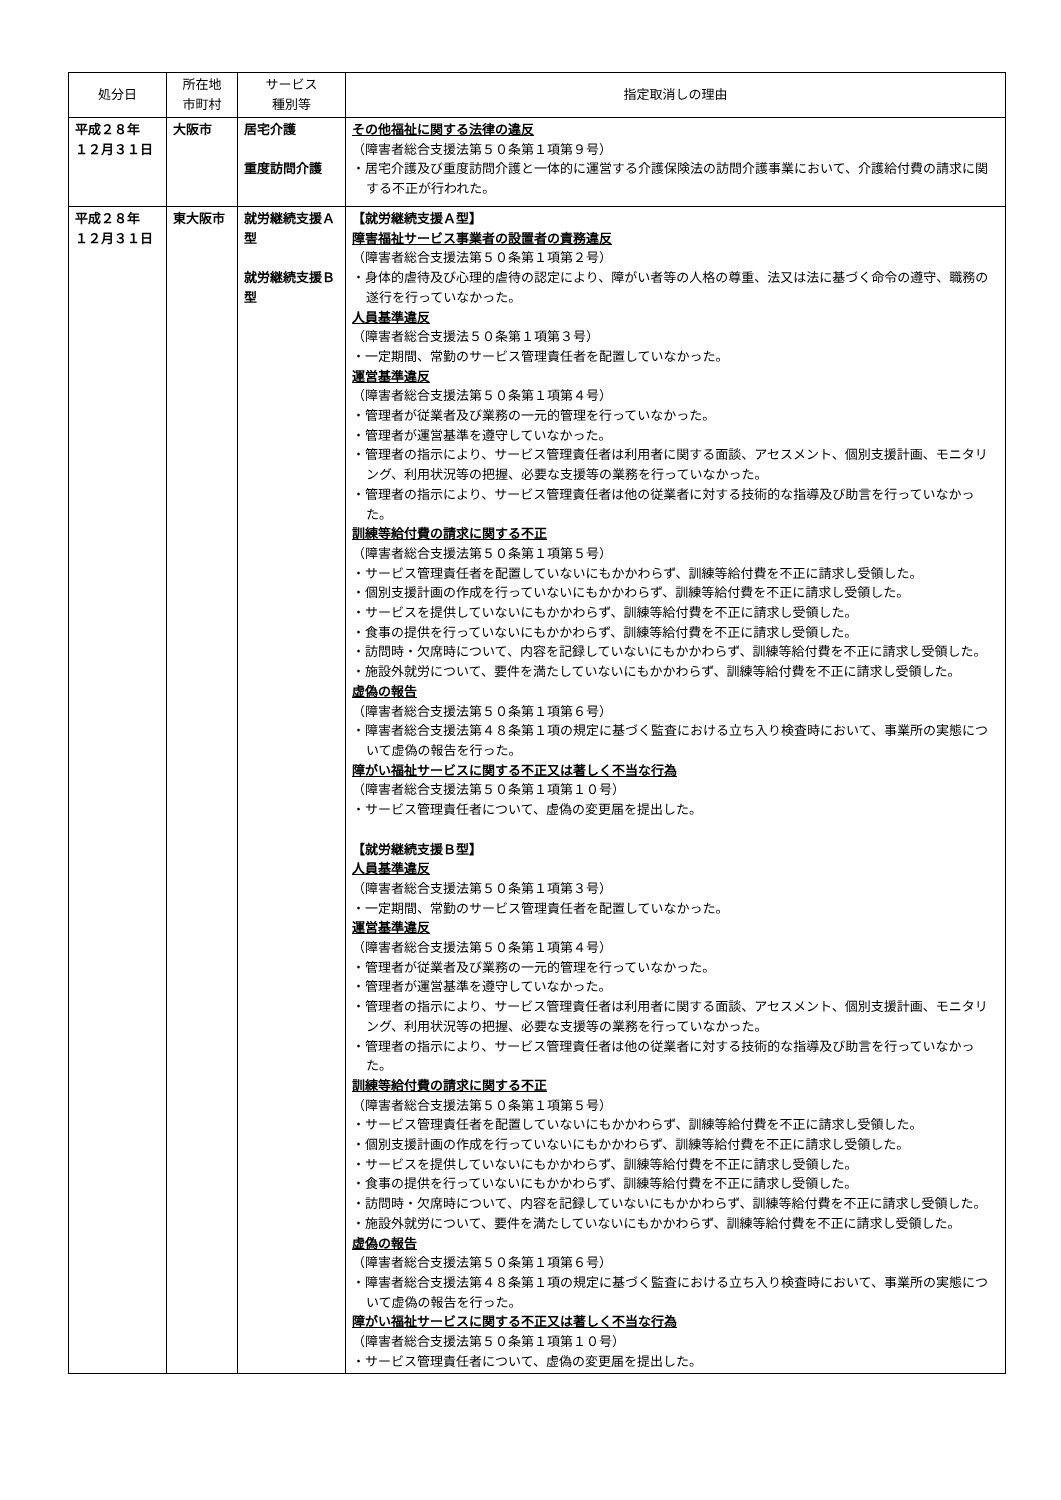| 処分日 | 所在地 市町村 | サービス 種別等 | 指定取消しの理由 |
| --- | --- | --- | --- |
| 平成２８年 １２月３１日 | 大阪市 | 居宅介護 重度訪問介護 | その他福祉に関する法律の違反 （障害者総合支援法第５０条第１項第９号） ・居宅介護及び重度訪問介護と一体的に運営する介護保険法の訪問介護事業において、介護給付費の請求に関する不正が行われた。 |
| 平成２８年 １２月３１日 | 東大阪市 | 就労継続支援Ａ型 就労継続支援Ｂ型 | 【就労継続支援Ａ型】 障害福祉サービス事業者の設置者の責務違反 （障害者総合支援法第５０条第１項第２号） ・身体的虐待及び心理的虐待の認定により、障がい者等の人格の尊重、法又は法に基づく命令の遵守、職務の遂行を行っていなかった。 人員基準違反 （障害者総合支援法５０条第１項第３号） ・一定期間、常勤のサービス管理責任者を配置していなかった。 運営基準違反 （障害者総合支援法第５０条第１項第４号） ・管理者が従業者及び業務の一元的管理を行っていなかった。 ・管理者が運営基準を遵守していなかった。 ・管理者の指示により、サービス管理責任者は利用者に関する面談、アセスメント、個別支援計画、モニタリング、利用状況等の把握、必要な支援等の業務を行っていなかった。 ・管理者の指示により、サービス管理責任者は他の従業者に対する技術的な指導及び助言を行っていなかった。 訓練等給付費の請求に関する不正 （障害者総合支援法第５０条第１項第５号） ・サービス管理責任者を配置していないにもかかわらず、訓練等給付費を不正に請求し受領した。 ・個別支援計画の作成を行っていないにもかかわらず、訓練等給付費を不正に請求し受領した。 ・サービスを提供していないにもかかわらず、訓練等給付費を不正に請求し受領した。 ・食事の提供を行っていないにもかかわらず、訓練等給付費を不正に請求し受領した。 ・訪問時・欠席時について、内容を記録していないにもかかわらず、訓練等給付費を不正に請求し受領した。 ・施設外就労について、要件を満たしていないにもかかわらず、訓練等給付費を不正に請求し受領した。 虚偽の報告 （障害者総合支援法第５０条第１項第６号） ・障害者総合支援法第４８条第１項の規定に基づく監査における立ち入り検査時において、事業所の実態について虚偽の報告を行った。 障がい福祉サービスに関する不正又は著しく不当な行為 （障害者総合支援法第５０条第１項第１０号） ・サービス管理責任者について、虚偽の変更届を提出した。 【就労継続支援Ｂ型】 人員基準違反 （障害者総合支援法第５０条第１項第３号） ・一定期間、常勤のサービス管理責任者を配置していなかった。 運営基準違反 （障害者総合支援法第５０条第１項第４号） ・管理者が従業者及び業務の一元的管理を行っていなかった。 ・管理者が運営基準を遵守していなかった。 ・管理者の指示により、サービス管理責任者は利用者に関する面談、アセスメント、個別支援計画、モニタリング、利用状況等の把握、必要な支援等の業務を行っていなかった。 ・管理者の指示により、サービス管理責任者は他の従業者に対する技術的な指導及び助言を行っていなかった。 訓練等給付費の請求に関する不正 （障害者総合支援法第５０条第１項第５号） ・サービス管理責任者を配置していないにもかかわらず、訓練等給付費を不正に請求し受領した。 ・個別支援計画の作成を行っていないにもかかわらず、訓練等給付費を不正に請求し受領した。 ・サービスを提供していないにもかかわらず、訓練等給付費を不正に請求し受領した。 ・食事の提供を行っていないにもかかわらず、訓練等給付費を不正に請求し受領した。 ・訪問時・欠席時について、内容を記録していないにもかかわらず、訓練等給付費を不正に請求し受領した。 ・施設外就労について、要件を満たしていないにもかかわらず、訓練等給付費を不正に請求し受領した。 虚偽の報告 （障害者総合支援法第５０条第１項第６号） ・障害者総合支援法第４８条第１項の規定に基づく監査における立ち入り検査時において、事業所の実態について虚偽の報告を行った。 障がい福祉サービスに関する不正又は著しく不当な行為 （障害者総合支援法第５０条第１項第１０号） ・サービス管理責任者について、虚偽の変更届を提出した。 |